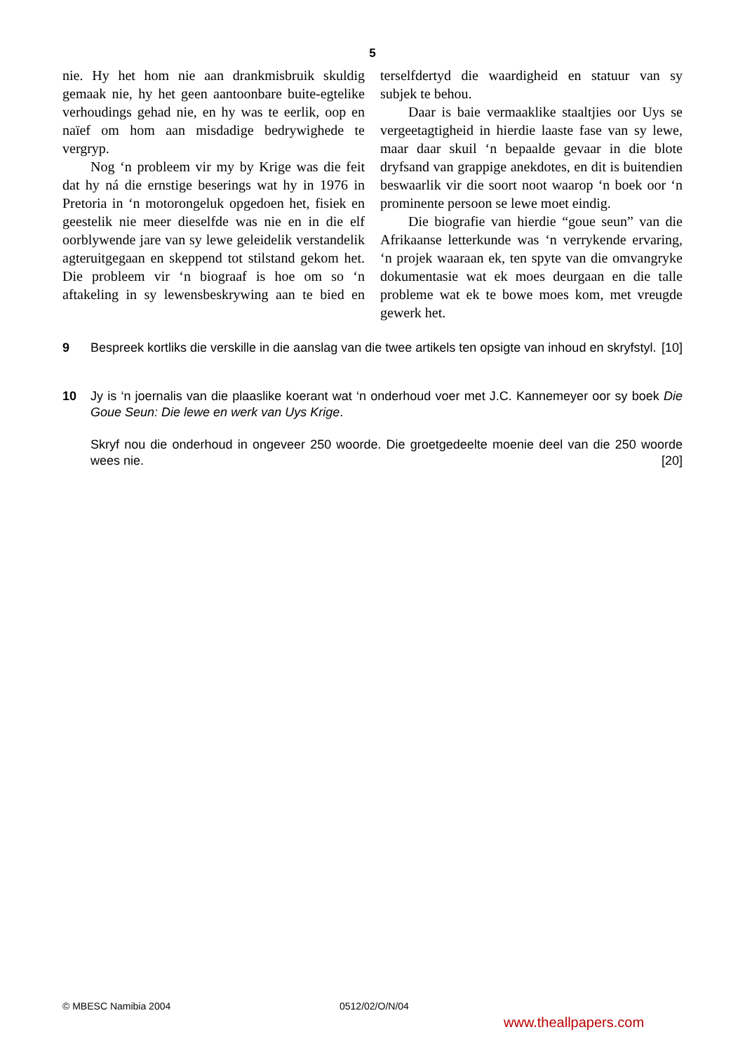5
nie. Hy het hom nie aan drankmisbruik skuldig gemaak nie, hy het geen aantoonbare buite-egtelike verhoudings gehad nie, en hy was te eerlik, oop en naïef om hom aan misdadige bedrywighede te vergryp.
Nog ‘n probleem vir my by Krige was die feit dat hy ná die ernstige beserings wat hy in 1976 in Pretoria in ‘n motorongeluk opgedoen het, fisiek en geestelik nie meer dieselfde was nie en in die elf oorblywende jare van sy lewe geleidelik verstandelik agteruitgegaan en skeppend tot stilstand gekom het. Die probleem vir ‘n biograaf is hoe om so ‘n aftakeling in sy lewensbeskrywing aan te bied en terselfdertyd die waardigheid en statuur van sy subjek te behou.
Daar is baie vermaaklike staaltjies oor Uys se vergeetagtigheid in hierdie laaste fase van sy lewe, maar daar skuil ‘n bepaalde gevaar in die blote dryfsand van grappige anekdotes, en dit is buitendien beswaarlik vir die soort noot waarop ‘n boek oor ‘n prominente persoon se lewe moet eindig.
Die biografie van hierdie “goue seun” van die Afrikaanse letterkunde was ‘n verrykende ervaring, ‘n projek waaraan ek, ten spyte van die omvangryke dokumentasie wat ek moes deurgaan en die talle probleme wat ek te bowe moes kom, met vreugde gewerk het.
9 Bespreek kortliks die verskille in die aanslag van die twee artikels ten opsigte van inhoud en skryfstyl. [10]
10 Jy is ‘n joernalis van die plaaslike koerant wat ‘n onderhoud voer met J.C. Kannemeyer oor sy boek Die Goue Seun: Die lewe en werk van Uys Krige.
Skryf nou die onderhoud in ongeveer 250 woorde. Die groetgedeelte moenie deel van die 250 woorde wees nie. [20]
© MBESC Namibia 2004 0512/02/O/N/04
www.theallpapers.com